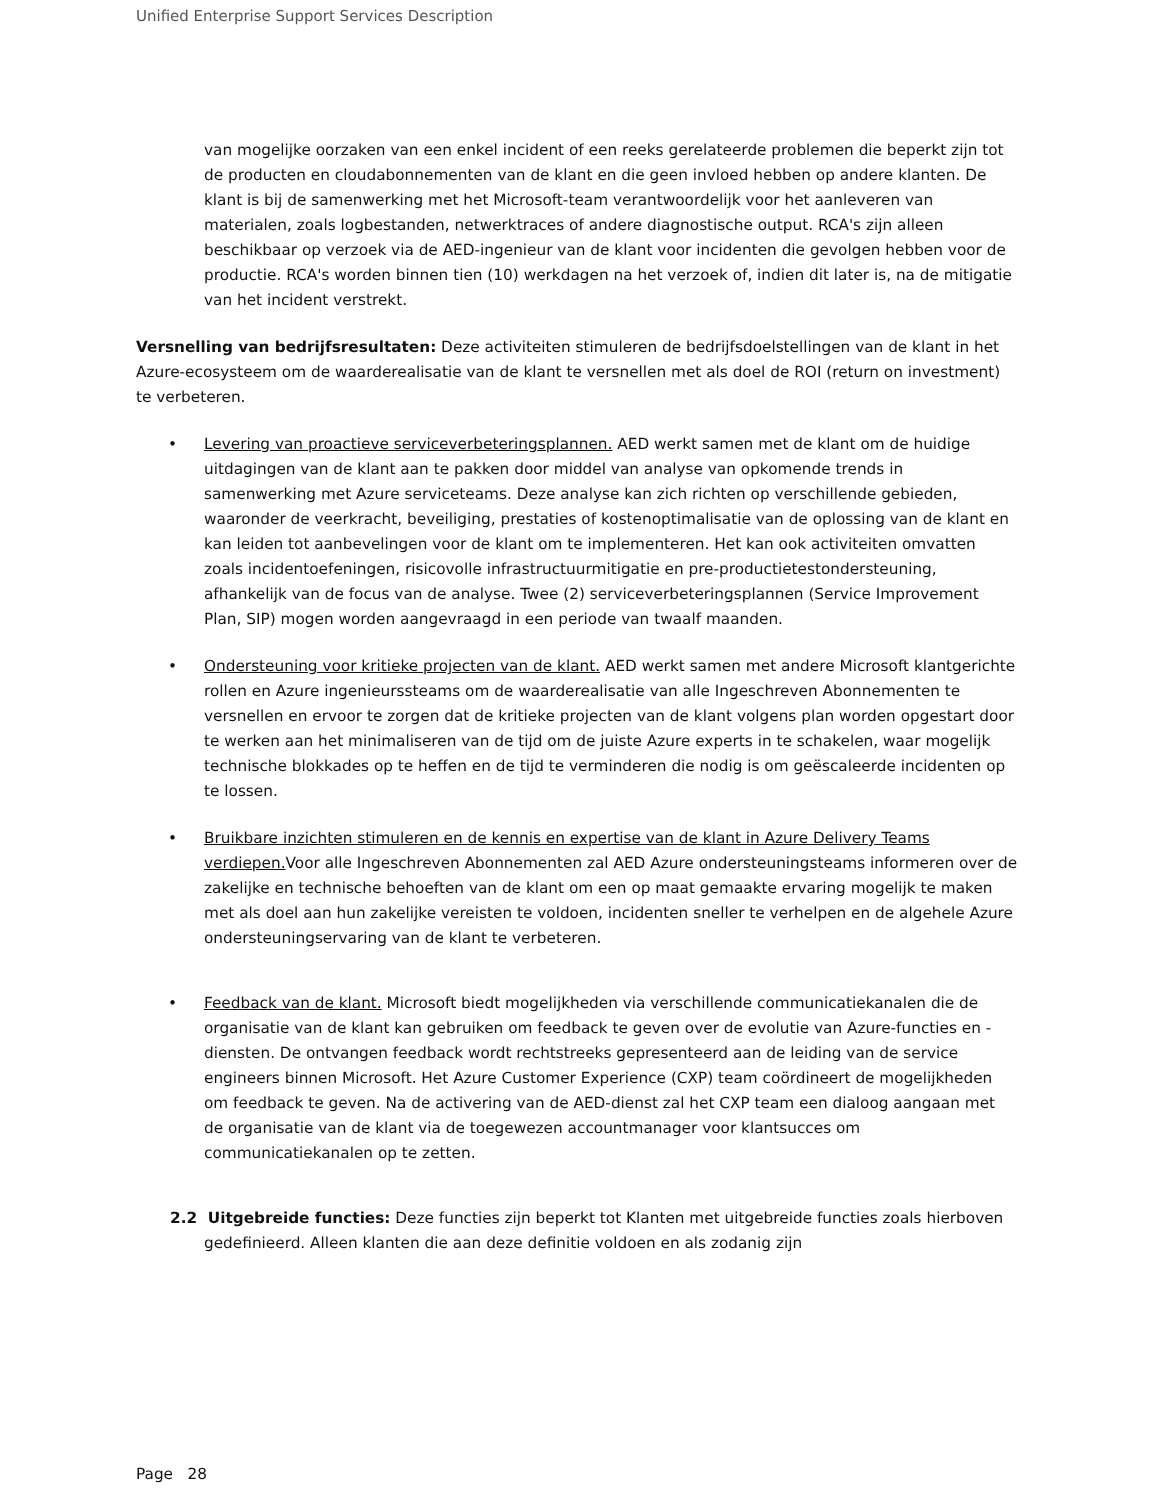Unified Enterprise Support Services Description
van mogelijke oorzaken van een enkel incident of een reeks gerelateerde problemen die beperkt zijn tot de producten en cloudabonnementen van de klant en die geen invloed hebben op andere klanten. De klant is bij de samenwerking met het Microsoft-team verantwoordelijk voor het aanleveren van materialen, zoals logbestanden, netwerktraces of andere diagnostische output. RCA's zijn alleen beschikbaar op verzoek via de AED-ingenieur van de klant voor incidenten die gevolgen hebben voor de productie. RCA's worden binnen tien (10) werkdagen na het verzoek of, indien dit later is, na de mitigatie van het incident verstrekt.
Versnelling van bedrijfsresultaten: Deze activiteiten stimuleren de bedrijfsdoelstellingen van de klant in het Azure-ecosysteem om de waarderealisatie van de klant te versnellen met als doel de ROI (return on investment) te verbeteren.
• Levering van proactieve serviceverbeteringsplannen. AED werkt samen met de klant om de huidige uitdagingen van de klant aan te pakken door middel van analyse van opkomende trends in samenwerking met Azure serviceteams. Deze analyse kan zich richten op verschillende gebieden, waaronder de veerkracht, beveiliging, prestaties of kostenoptimalisatie van de oplossing van de klant en kan leiden tot aanbevelingen voor de klant om te implementeren. Het kan ook activiteiten omvatten zoals incidentoefeningen, risicovolle infrastructuurmitigatie en pre-productietestondersteuning, afhankelijk van de focus van de analyse. Twee (2) serviceverbeteringsplannen (Service Improvement Plan, SIP) mogen worden aangevraagd in een periode van twaalf maanden.
• Ondersteuning voor kritieke projecten van de klant. AED werkt samen met andere Microsoft klantgerichte rollen en Azure ingenieurssteams om de waarderealisatie van alle Ingeschreven Abonnementen te versnellen en ervoor te zorgen dat de kritieke projecten van de klant volgens plan worden opgestart door te werken aan het minimaliseren van de tijd om de juiste Azure experts in te schakelen, waar mogelijk technische blokkades op te heffen en de tijd te verminderen die nodig is om geëscaleerde incidenten op te lossen.
• Bruikbare inzichten stimuleren en de kennis en expertise van de klant in Azure Delivery Teams verdiepen. Voor alle Ingeschreven Abonnementen zal AED Azure ondersteuningsteams informeren over de zakelijke en technische behoeften van de klant om een op maat gemaakte ervaring mogelijk te maken met als doel aan hun zakelijke vereisten te voldoen, incidenten sneller te verhelpen en de algehele Azure ondersteuningservaring van de klant te verbeteren.
• Feedback van de klant. Microsoft biedt mogelijkheden via verschillende communicatiekanalen die de organisatie van de klant kan gebruiken om feedback te geven over de evolutie van Azure-functies en -diensten. De ontvangen feedback wordt rechtstreeks gepresenteerd aan de leiding van de service engineers binnen Microsoft. Het Azure Customer Experience (CXP) team coördineert de mogelijkheden om feedback te geven. Na de activering van de AED-dienst zal het CXP team een dialoog aangaan met de organisatie van de klant via de toegewezen accountmanager voor klantsucces om communicatiekanalen op te zetten.
2.2 Uitgebreide functies: Deze functies zijn beperkt tot Klanten met uitgebreide functies zoals hierboven gedefinieerd. Alleen klanten die aan deze definitie voldoen en als zodanig zijn
Page 28